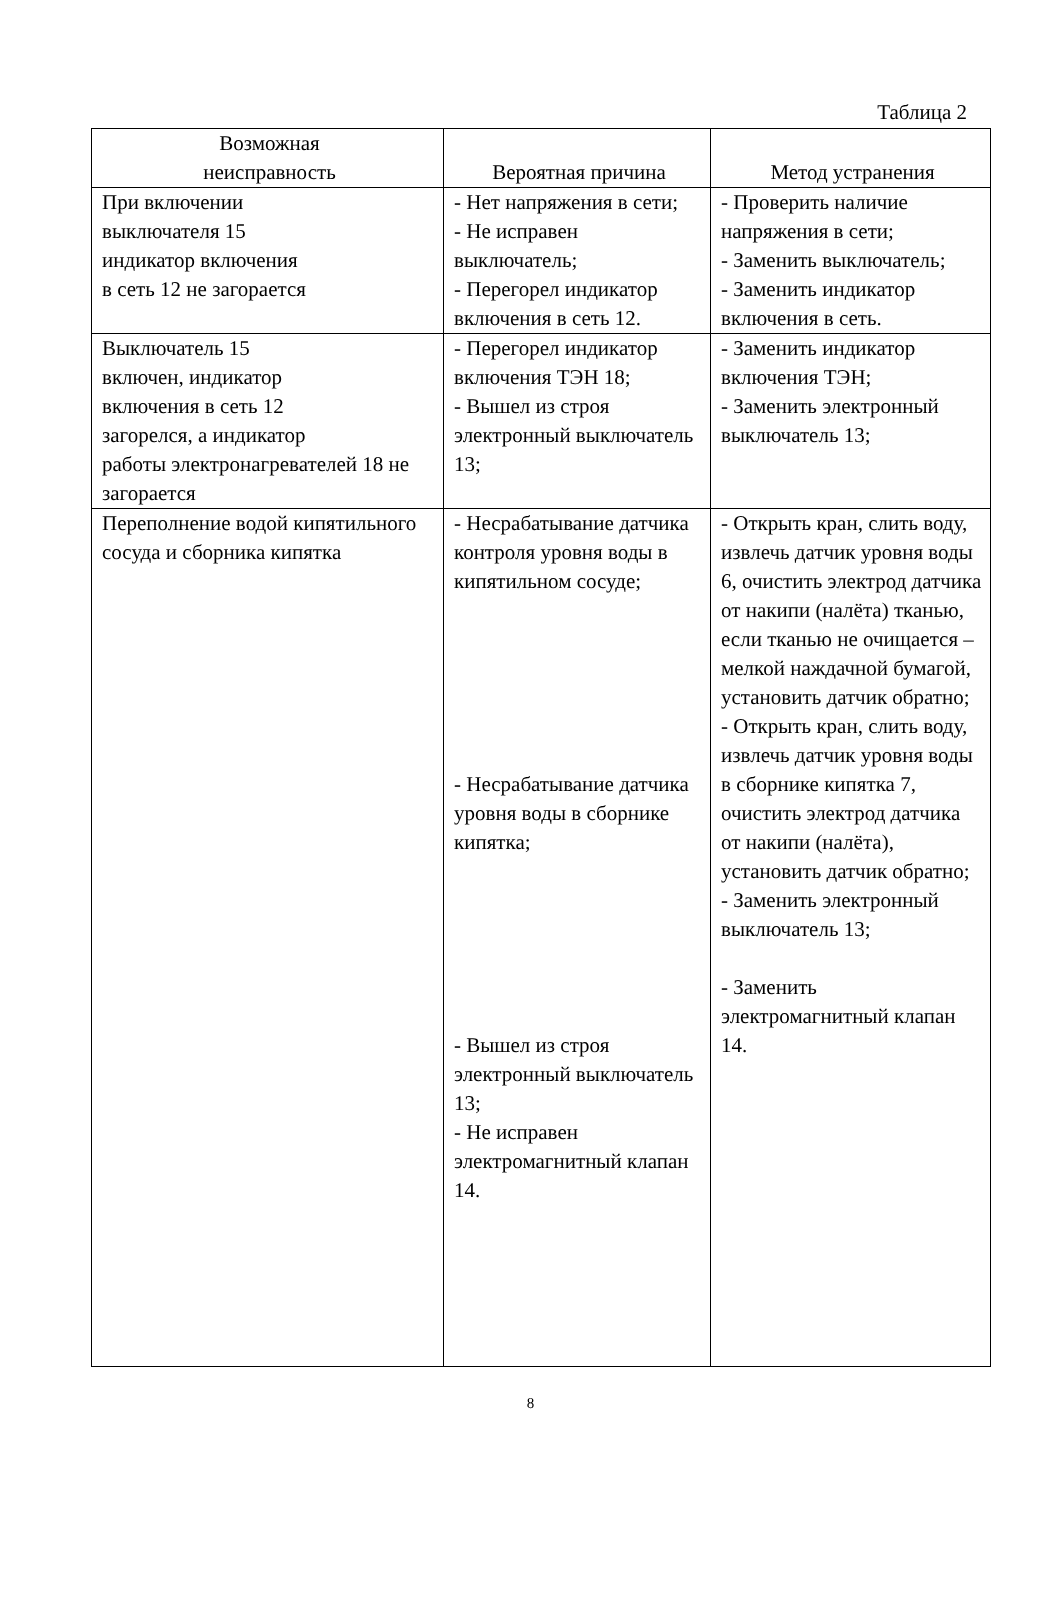Таблица 2
| Возможная неисправность | Вероятная причина | Метод устранения |
| --- | --- | --- |
| При включении выключателя 15 индикатор включения в сеть 12 не загорается | - Нет напряжения в сети; - Не исправен выключатель; - Перегорел индикатор включения в сеть 12. | - Проверить наличие напряжения в сети; - Заменить выключатель; - Заменить индикатор включения в сеть. |
| Выключатель 15 включен, индикатор включения в сеть 12 загорелся, а индикатор работы электронагревателей 18 не загорается | - Перегорел индикатор включения ТЭН 18; - Вышел из строя электронный выключатель 13; | - Заменить индикатор включения ТЭН; - Заменить электронный выключатель 13; |
| Переполнение водой кипятильного сосуда и сборника кипятка | - Несрабатывание датчика контроля уровня воды в кипятильном сосуде; - Несрабатывание датчика уровня воды в сборнике кипятка; - Вышел из строя электронный выключатель 13; - Не исправен электромагнитный клапан 14. | - Открыть кран, слить воду, извлечь датчик уровня воды 6, очистить электрод датчика от накипи (налёта) тканью, если тканью не очищается – мелкой наждачной бумагой, установить датчик обратно; - Открыть кран, слить воду, извлечь датчик уровня воды в сборнике кипятка 7, очистить электрод датчика от накипи (налёта), установить датчик обратно; - Заменить электронный выключатель 13; - Заменить электромагнитный клапан 14. |
8